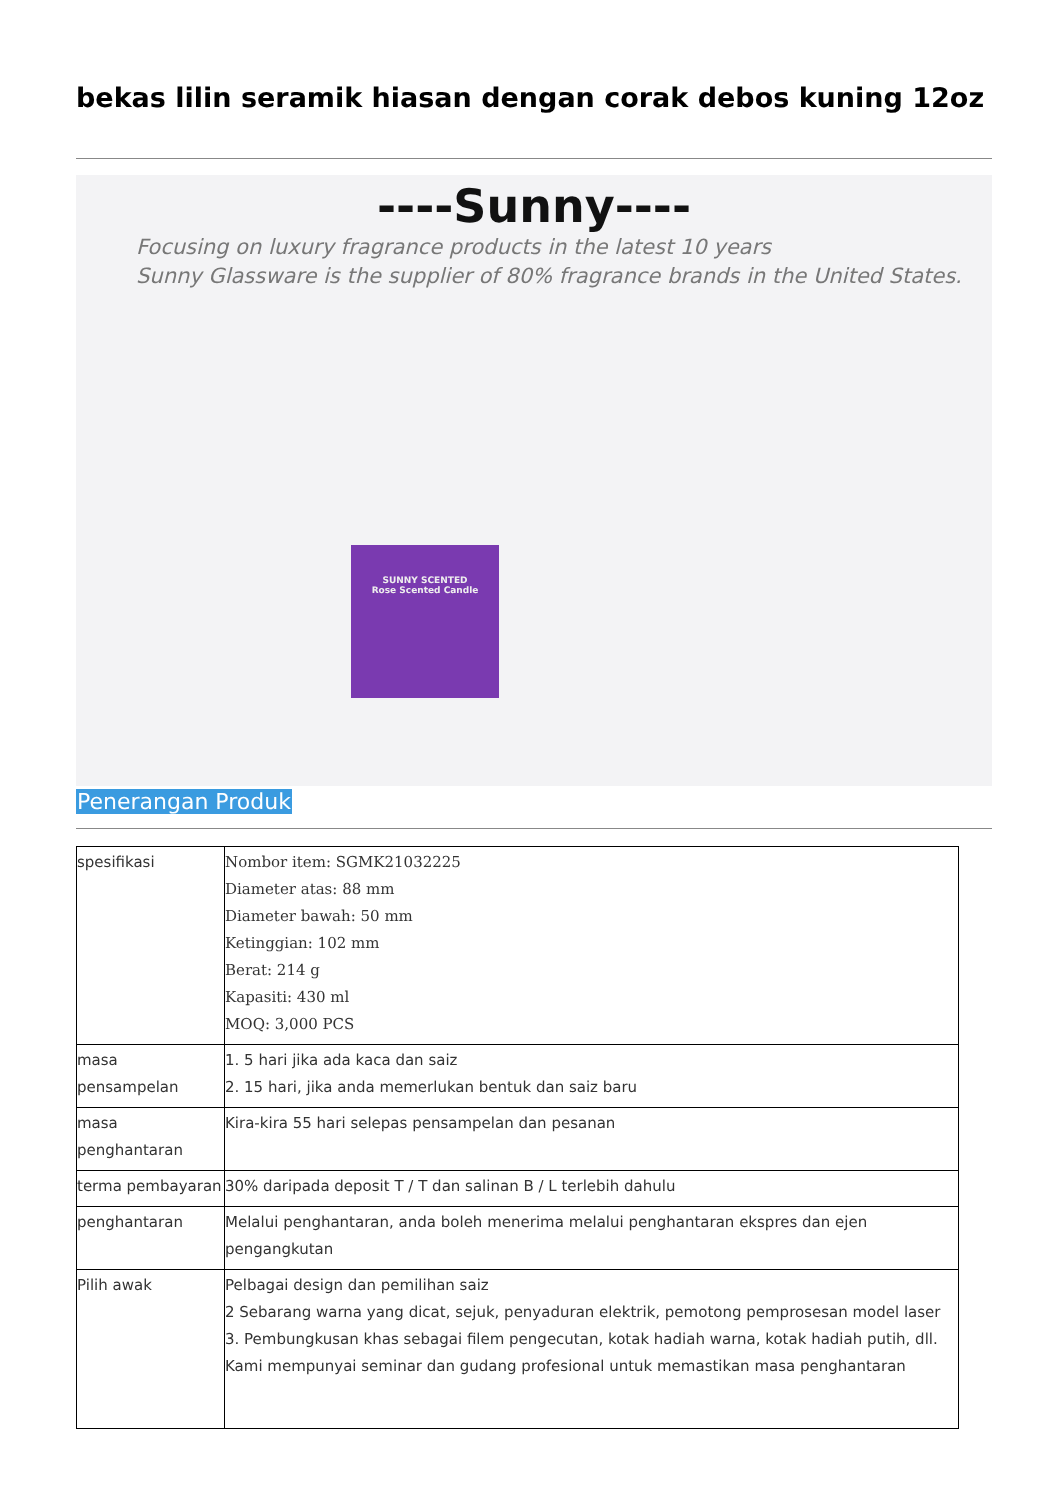bekas lilin seramik hiasan dengan corak debos kuning 12oz
----Sunny----
Focusing on luxury fragrance products in the latest 10 years
Sunny Glassware is the supplier of 80% fragrance brands in the United States.
SUNNY SCENTED
Rose Scented Candle
Penerangan Produk
| spesifikasi | Nombor item: SGMK21032225 Diameter atas: 88 mm Diameter bawah: 50 mm Ketinggian: 102 mm Berat: 214 g Kapasiti: 430 ml MOQ: 3,000 PCS |
| masa pensampelan | 1. 5 hari jika ada kaca dan saiz 2. 15 hari, jika anda memerlukan bentuk dan saiz baru |
| masa penghantaran | Kira-kira 55 hari selepas pensampelan dan pesanan |
| terma pembayaran | 30% daripada deposit T / T dan salinan B / L terlebih dahulu |
| penghantaran | Melalui penghantaran, anda boleh menerima melalui penghantaran ekspres dan ejen pengangkutan |
| Pilih awak | Pelbagai design dan pemilihan saiz 2 Sebarang warna yang dicat, sejuk, penyaduran elektrik, pemotong pemprosesan model laser 3. Pembungkusan khas sebagai filem pengecutan, kotak hadiah warna, kotak hadiah putih, dll. Kami mempunyai seminar dan gudang profesional untuk memastikan masa penghantaran |